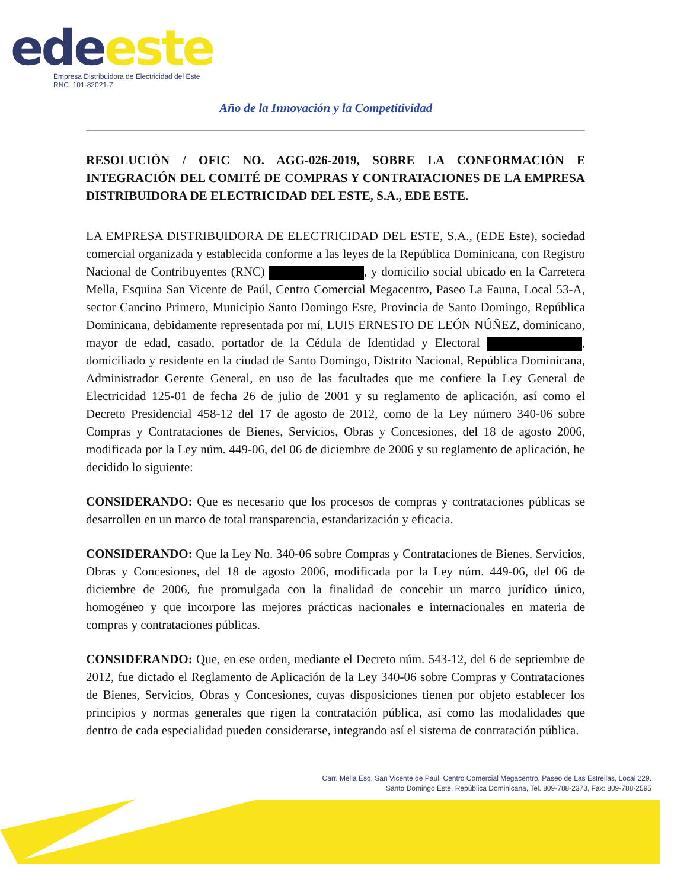ede este
Empresa Distribuidora de Electricidad del Este
RNC. 101-82021-7
Año de la Innovación y la Competitividad
RESOLUCIÓN / OFIC NO. AGG-026-2019, SOBRE LA CONFORMACIÓN E INTEGRACIÓN DEL COMITÉ DE COMPRAS Y CONTRATACIONES DE LA EMPRESA DISTRIBUIDORA DE ELECTRICIDAD DEL ESTE, S.A., EDE ESTE.
LA EMPRESA DISTRIBUIDORA DE ELECTRICIDAD DEL ESTE, S.A., (EDE Este), sociedad comercial organizada y establecida conforme a las leyes de la República Dominicana, con Registro Nacional de Contribuyentes (RNC) , y domicilio social ubicado en la Carretera Mella, Esquina San Vicente de Paúl, Centro Comercial Megacentro, Paseo La Fauna, Local 53-A, sector Cancino Primero, Municipio Santo Domingo Este, Provincia de Santo Domingo, República Dominicana, debidamente representada por mí, LUIS ERNESTO DE LEÓN NÚÑEZ, dominicano, mayor de edad, casado, portador de la Cédula de Identidad y Electoral , domiciliado y residente en la ciudad de Santo Domingo, Distrito Nacional, República Dominicana, Administrador Gerente General, en uso de las facultades que me confiere la Ley General de Electricidad 125-01 de fecha 26 de julio de 2001 y su reglamento de aplicación, así como el Decreto Presidencial 458-12 del 17 de agosto de 2012, como de la Ley número 340-06 sobre Compras y Contrataciones de Bienes, Servicios, Obras y Concesiones, del 18 de agosto 2006, modificada por la Ley núm. 449-06, del 06 de diciembre de 2006 y su reglamento de aplicación, he decidido lo siguiente:
CONSIDERANDO: Que es necesario que los procesos de compras y contrataciones públicas se desarrollen en un marco de total transparencia, estandarización y eficacia.
CONSIDERANDO: Que la Ley No. 340-06 sobre Compras y Contrataciones de Bienes, Servicios, Obras y Concesiones, del 18 de agosto 2006, modificada por la Ley núm. 449-06, del 06 de diciembre de 2006, fue promulgada con la finalidad de concebir un marco jurídico único, homogéneo y que incorpore las mejores prácticas nacionales e internacionales en materia de compras y contrataciones públicas.
CONSIDERANDO: Que, en ese orden, mediante el Decreto núm. 543-12, del 6 de septiembre de 2012, fue dictado el Reglamento de Aplicación de la Ley 340-06 sobre Compras y Contrataciones de Bienes, Servicios, Obras y Concesiones, cuyas disposiciones tienen por objeto establecer los principios y normas generales que rigen la contratación pública, así como las modalidades que dentro de cada especialidad pueden considerarse, integrando así el sistema de contratación pública.
Carr. Mella Esq. San Vicente de Paúl, Centro Comercial Megacentro, Paseo de Las Estrellas, Local 229.
Santo Domingo Este, República Dominicana, Tel. 809-788-2373, Fax: 809-788-2595